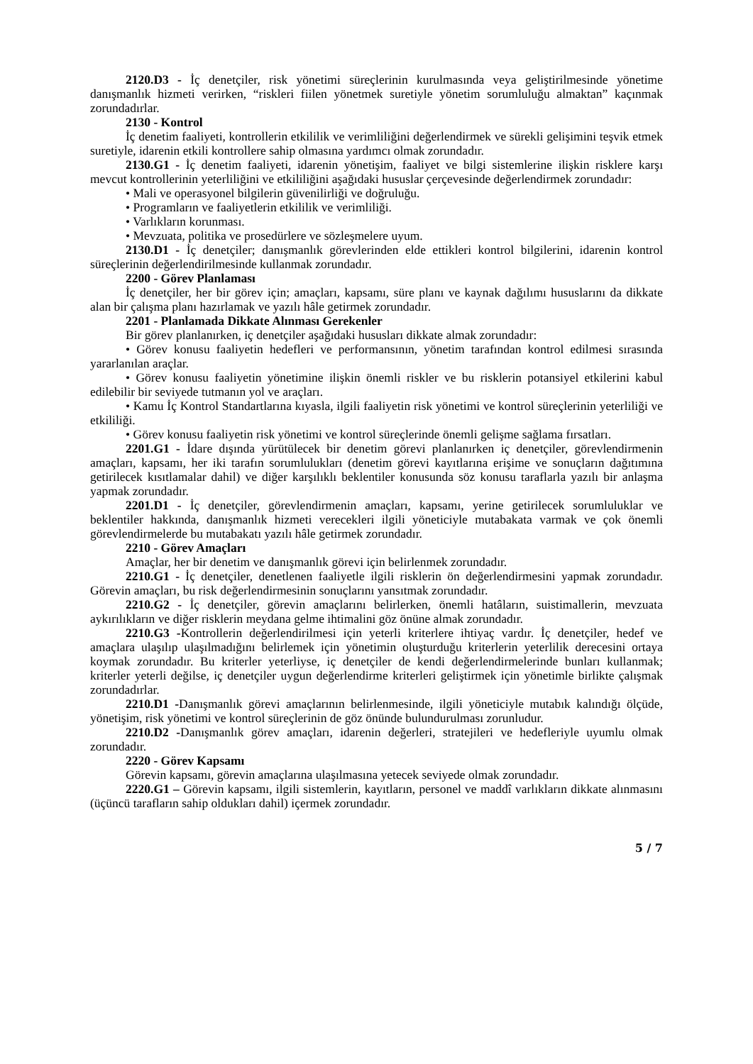2120.D3 - İç denetçiler, risk yönetimi süreçlerinin kurulmasında veya geliştirilmesinde yönetime danışmanlık hizmeti verirken, “riskleri fiilen yönetmek suretiyle yönetim sorumluluğu almaktan” kaçınmak zorundadırlar.
2130 - Kontrol
İç denetim faaliyeti, kontrollerin etkililik ve verimliliğini değerlendirmek ve sürekli gelişimini teşvik etmek suretiyle, idarenin etkili kontrollere sahip olmasına yardımcı olmak zorundadır.
2130.G1 - İç denetim faaliyeti, idarenin yönetişim, faaliyet ve bilgi sistemlerine ilişkin risklere karşı mevcut kontrollerinin yeterliliğini ve etkililiğini aşağıdaki hususlar çerçevesinde değerlendirmek zorundadır:
• Mali ve operasyonel bilgilerin güvenilirliği ve doğruluğu.
• Programların ve faaliyetlerin etkililik ve verimliliği.
• Varlıkların korunması.
• Mevzuata, politika ve prosedürlere ve sözleşmelere uyum.
2130.D1 - İç denetçiler; danışmanlık görevlerinden elde ettikleri kontrol bilgilerini, idarenin kontrol süreçlerinin değerlendirilmesinde kullanmak zorundadır.
2200 - Görev Planlaması
İç denetçiler, her bir görev için; amaçları, kapsamı, süre planı ve kaynak dağılımı hususlarını da dikkate alan bir çalışma planı hazırlamak ve yazılı hâle getirmek zorundadır.
2201 - Planlamada Dikkate Alınması Gerekenler
Bir görev planlanırken, iç denetçiler aşağıdaki hususları dikkate almak zorundadır:
• Görev konusu faaliyetin hedefleri ve performansının, yönetim tarafından kontrol edilmesi sırasında yararlanılan araçlar.
• Görev konusu faaliyetin yönetimine ilişkin önemli riskler ve bu risklerin potansiyel etkilerini kabul edilebilir bir seviyede tutmanın yol ve araçları.
• Kamu İç Kontrol Standartlarına kıyasla, ilgili faaliyetin risk yönetimi ve kontrol süreçlerinin yeterliliği ve etkililiği.
• Görev konusu faaliyetin risk yönetimi ve kontrol süreçlerinde önemli gelişme sağlama fırsatları.
2201.G1 - İdare dışında yürütülecek bir denetim görevi planlanırken iç denetçiler, görevlendirmenin amaçları, kapsamı, her iki tarafın sorumlulukları (denetim görevi kayıtlarına erişime ve sonuçların dağıtımına getirilecek kısıtlamalar dahil) ve diğer karşılıklı beklentiler konusunda söz konusu taraflarla yazılı bir anlaşma yapmak zorundadır.
2201.D1 - İç denetçiler, görevlendirmenin amaçları, kapsamı, yerine getirilecek sorumluluklar ve beklentiler hakkında, danışmanlık hizmeti verecekleri ilgili yöneticiyle mutabakata varmak ve çok önemli görevlendirmelerde bu mutabakatı yazılı hâle getirmek zorundadır.
2210 - Görev Amaçları
Amaçlar, her bir denetim ve danışmanlık görevi için belirlenmek zorundadır.
2210.G1 - İç denetçiler, denetlenen faaliyetle ilgili risklerin ön değerlendirmesini yapmak zorundadır. Görevin amaçları, bu risk değerlendirmesinin sonuçlarını yansıtmak zorundadır.
2210.G2 - İç denetçiler, görevin amaçlarını belirlerken, önemli hatâların, suistimallerin, mevzuata aykırılıkların ve diğer risklerin meydana gelme ihtimalini göz önüne almak zorundadır.
2210.G3 -Kontrollerin değerlendirilmesi için yeterli kriterlere ihtiyaç vardır. İç denetçiler, hedef ve amaçlara ulaşılıp ulaşılmadığını belirlemek için yönetimin oluşturduğu kriterlerin yeterlilik derecesini ortaya koymak zorundadır. Bu kriterler yeterliyse, iç denetçiler de kendi değerlendirmelerinde bunları kullanmak; kriterler yeterli değilse, iç denetçiler uygun değerlendirme kriterleri geliştirmek için yönetimle birlikte çalışmak zorundadırlar.
2210.D1 -Danışmanlık görevi amaçlarının belirlenmesinde, ilgili yöneticiyle mutabık kalındığı ölçüde, yönetişim, risk yönetimi ve kontrol süreçlerinin de göz önünde bulundurulması zorunludur.
2210.D2 -Danışmanlık görev amaçları, idarenin değerleri, stratejileri ve hedefleriyle uyumlu olmak zorundadır.
2220 - Görev Kapsamı
Görevin kapsamı, görevin amaçlarına ulaşılmasına yetecek seviyede olmak zorundadır.
2220.G1 – Görevin kapsamı, ilgili sistemlerin, kayıtların, personel ve maddî varlıkların dikkate alınmasını (üçüncü tarafların sahip oldukları dahil) içermek zorundadır.
5 / 7